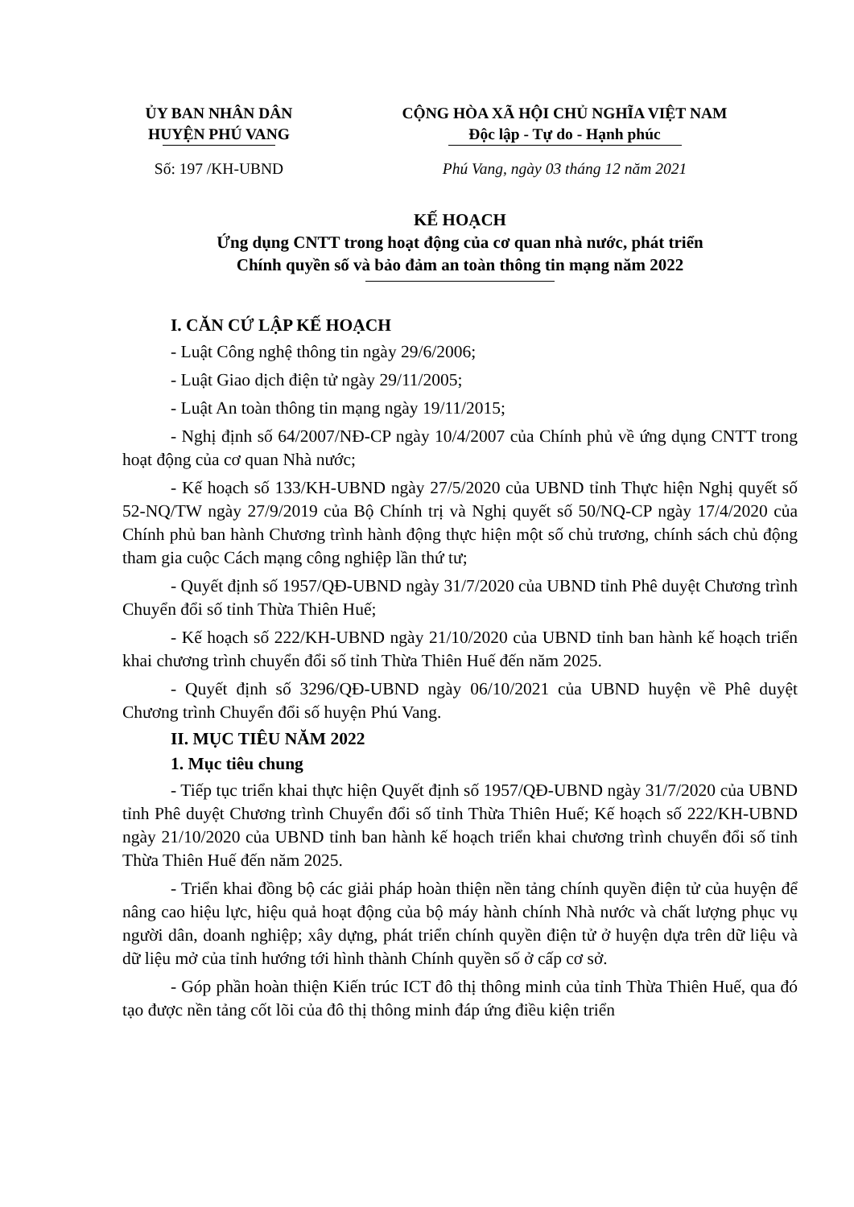ỦY BAN NHÂN DÂN
HUYỆN PHÚ VANG
CỘNG HÒA XÃ HỘI CHỦ NGHĨA VIỆT NAM
Độc lập - Tự do - Hạnh phúc
Số: 197 /KH-UBND Phú Vang, ngày 03 tháng 12 năm 2021
KẾ HOẠCH
Ứng dụng CNTT trong hoạt động của cơ quan nhà nước, phát triển
Chính quyền số và bảo đảm an toàn thông tin mạng năm 2022
I. CĂN CỨ LẬP KẾ HOẠCH
- Luật Công nghệ thông tin ngày 29/6/2006;
- Luật Giao dịch điện tử ngày 29/11/2005;
- Luật An toàn thông tin mạng ngày 19/11/2015;
- Nghị định số 64/2007/NĐ-CP ngày 10/4/2007 của Chính phủ về ứng dụng CNTT trong hoạt động của cơ quan Nhà nước;
- Kế hoạch số 133/KH-UBND ngày 27/5/2020 của UBND tỉnh Thực hiện Nghị quyết số 52-NQ/TW ngày 27/9/2019 của Bộ Chính trị và Nghị quyết số 50/NQ-CP ngày 17/4/2020 của Chính phủ ban hành Chương trình hành động thực hiện một số chủ trương, chính sách chủ động tham gia cuộc Cách mạng công nghiệp lần thứ tư;
- Quyết định số 1957/QĐ-UBND ngày 31/7/2020 của UBND tỉnh Phê duyệt Chương trình Chuyển đổi số tỉnh Thừa Thiên Huế;
- Kế hoạch số 222/KH-UBND ngày 21/10/2020 của UBND tỉnh ban hành kế hoạch triển khai chương trình chuyển đổi số tỉnh Thừa Thiên Huế đến năm 2025.
- Quyết định số 3296/QĐ-UBND ngày 06/10/2021 của UBND huyện về Phê duyệt Chương trình Chuyển đổi số huyện Phú Vang.
II. MỤC TIÊU NĂM 2022
1. Mục tiêu chung
- Tiếp tục triển khai thực hiện Quyết định số 1957/QĐ-UBND ngày 31/7/2020 của UBND tỉnh Phê duyệt Chương trình Chuyển đổi số tỉnh Thừa Thiên Huế; Kế hoạch số 222/KH-UBND ngày 21/10/2020 của UBND tỉnh ban hành kế hoạch triển khai chương trình chuyển đổi số tỉnh Thừa Thiên Huế đến năm 2025.
- Triển khai đồng bộ các giải pháp hoàn thiện nền tảng chính quyền điện tử của huyện để nâng cao hiệu lực, hiệu quả hoạt động của bộ máy hành chính Nhà nước và chất lượng phục vụ người dân, doanh nghiệp; xây dựng, phát triển chính quyền điện tử ở huyện dựa trên dữ liệu và dữ liệu mở của tỉnh hướng tới hình thành Chính quyền số ở cấp cơ sở.
- Góp phần hoàn thiện Kiến trúc ICT đô thị thông minh của tỉnh Thừa Thiên Huế, qua đó tạo được nền tảng cốt lõi của đô thị thông minh đáp ứng điều kiện triển